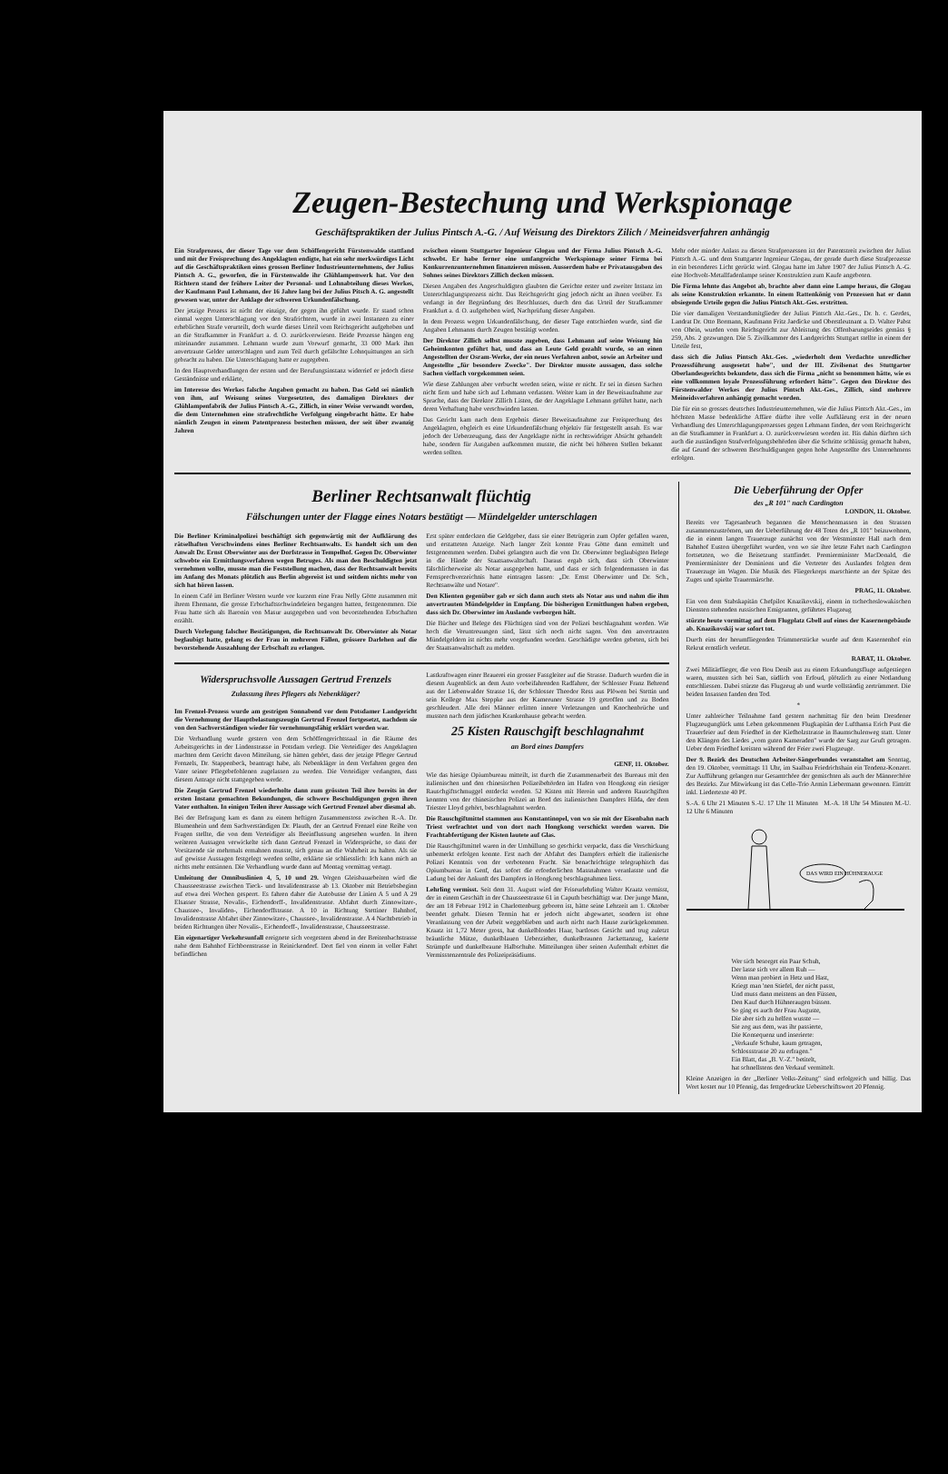Zeugen-Bestechung und Werkspionage
Geschäftspraktiken der Julius Pintsch A.-G. / Auf Weisung des Direktors Zilich / Meineidsverfahren anhängig
Ein Strafprozess, der dieser Tage vor dem Schöffengericht Fürstenwalde stattfand und mit der Freisprechung des Angeklagten endigte, hat ein sehr merkwürdiges Licht auf die Geschäftspraktiken eines grossen Berliner Industrieunternehmens, der Julius Pintsch A. G., geworfen, die in Fürstenwalde ihr Glühlampenwerk hat. Vor den Richtern stand der frühere Leiter der Personal- und Lohnabteilung dieses Werkes, der Kaufmann Paul Lehmann, der 16 Jahre lang bei der Julius Pitsch A. G. angestellt gewesen war, unter der Anklage der schweren Urkundenfälschung.
Der jetzige Prozess ist nicht der einzige, der gegen ihn geführt wurde. Er stand schon einmal wegen Unterschlagung vor den Strafrichtern, wurde in zwei Instanzen zu einer erheblichen Strafe verurteilt, doch wurde dieses Urteil vom Reichsgericht aufgehoben und an die Strafkammer in Frankfurt a. d. O. zurückverwiesen. Beide Prozesse hängen eng miteinander zusammen. Lehmann wurde zum Vorwurf gemacht, 33 000 Mark ihm anvertraute Gelder unterschlagen und zum Teil durch gefälschte Lohnquittungen an sich gebracht zu haben. Die Unterschlagung hatte er zugegeben.
In den Hauptverhandlungen der ersten und der Berufungsinstanz widerrief er jedoch diese Geständnisse und erklärte,
im Interesse des Werkes falsche Angaben gemacht zu haben. Das Geld sei nämlich von ihm, auf Weisung seines Vorgesetzten, des damaligen Direktors der Glühlampenfabrik der Julius Pintsch A.-G., Zillich, in einer Weise verwandt worden, die dem Unternehmen eine strafrechtliche Verfolgung eingebracht hätte. Er habe nämlich Zeugen in einem Patentprozess bestechen müssen, der seit über zwanzig Jahren
zwischen einem Stuttgarter Ingenieur Glogau und der Firma Julius Pintsch A.-G. schwebt. Er habe ferner eine umfangreiche Werkspionage seiner Firma bei Konkurrenzunternehmen finanzieren müssen. Ausserdem habe er Privatausgaben des Sohnes seines Direktors Zillich decken müssen.
Diesen Angaben des Angeschuldigten glaubten die Gerichte erster und zweiter Instanz im Unterschlagungsprozess nicht. Das Reichsgericht ging jedoch nicht an ihnen vorüber. Es verlangt in der Begründung des Beschlusses, durch den das Urteil der Strafkammer Frankfurt a. d. O. aufgehoben wird, Nachprüfung dieser Angaben.
In dem Prozess wegen Urkundenfälschung, der dieser Tage entschieden wurde, sind die Angaben Lehmanns durch Zeugen bestätigt worden.
Der Direktor Zillich selbst musste zugeben, dass Lehmann auf seine Weisung hin Geheimkonten geführt hat, und dass an Leute Geld gezahlt wurde, so an einen Angestellten der Osram-Werke, der ein neues Verfahren anbot, sowie an Arbeiter und Angestellte „für besondere Zwecke". Der Direktor musste aussagen, dass solche Sachen vielfach vorgekommen seien.
Wie diese Zahlungen aber verbucht worden seien, wisse er nicht. Er sei in diesen Sachen nicht firm und habe sich auf Lehmann verlassen. Weiter kam in der Beweisaufnahme zur Sprache, dass der Direktor Zillich Listen, die der Angeklagte Lehmann geführt hatte, nach deren Verhaftung habe verschwinden lassen.
Das Gericht kam nach dem Ergebnis dieser Beweisaufnahme zur Freisprechung des Angeklagten, obgleich es eine Urkundenfälschung objektiv für festgestellt ansah. Es war jedoch der Ueberzeugung, dass der Angeklagte nicht in rechtswidriger Absicht gehandelt habe, sondern für Ausgaben aufkommen musste, die nicht bei höheren Stellen bekannt werden sollten.
Mehr oder minder Anlass zu diesen Strafprozessen ist der Patentstreit zwischen der Julius Pintsch A.-G. und dem Stuttgarter Ingenieur Glogau, der gerade durch diese Strafprozesse in ein besonderes Licht gerückt wird. Glogau hatte im Jahre 1907 der Julius Pintsch A.-G. eine Hochvolt-Metallfadenlampe seiner Konstruktion zum Kaufe angeboten.
Die Firma lehnte das Angebot ab, brachte aber dann eine Lampe heraus, die Glogau als seine Konstruktion erkannte. In einem Rattenkönig von Prozessen hat er dann obsiegende Urteile gegen die Julius Pintsch Akt.-Ges. erstritten.
Die vier damaligen Vorstandsmitglieder der Julius Pintsch Akt.-Ges., Dr. h. c. Gerdes, Landrat Dr. Otto Bormann, Kaufmann Fritz Jaedicke und Oberstleutnant a. D. Walter Pabst von Ohein, wurden vom Reichsgericht zur Ableistung des Offenbarungseides gemäss § 259, Abs. 2 gezwungen. Die 5. Zivilkammer des Landgerichts Stuttgart stellte in einem der Urteile fest,
dass sich die Julius Pintsch Akt.-Ges. „wiederholt dem Verdachte unredlicher Prozessführung ausgesetzt habe", und der III. Zivilsenat des Stuttgarter Oberlandesgerichts bekundete, dass sich die Firma „nicht so benommen hätte, wie es eine vollkommen loyale Prozessführung erfordert hätte". Gegen den Direktor des Fürstenwalder Werkes der Julius Pintsch Akt.-Ges., Zillich, sind mehrere Meineidsverfahren anhängig gemacht worden.
Die für ein so grosses deutsches Industrieunternehmen, wie die Julius Pintsch Akt.-Ges., im höchsten Masse bedenkliche Affäre dürfte ihre volle Aufklärung erst in der neuen Verhandlung des Unterschlagungsprozesses gegen Lehmann finden, der vom Reichsgericht an die Strafkammer in Frankfurt a. O. zurückverwiesen worden ist. Bis dahin dürften sich auch die zuständigen Strafverfolgungsbehörden über die Schritte schlüssig gemacht haben, die auf Grund der schweren Beschuldigungen gegen hohe Angestellte des Unternehmens erfolgen.
Berliner Rechtsanwalt flüchtig
Fälschungen unter der Flagge eines Notars bestätigt — Mündelgelder unterschlagen
Die Berliner Kriminalpolizei beschäftigt sich gegenwärtig mit der Aufklärung des rätselhaften Verschwindens eines Berliner Rechtsanwalts. Es handelt sich um den Anwalt Dr. Ernst Oberwinter aus der Dorfstrasse in Tempelhof. Gegen Dr. Oberwinter schwebte ein Ermittlungsverfahren wegen Betruges. Als man den Beschuldigten jetzt vernehmen wollte, musste man die Feststellung machen, dass der Rechtsanwalt bereits im Anfang des Monats plötzlich aus Berlin abgereist ist und seitdem nichts mehr von sich hat hören lassen.
In einem Café im Berliner Westen wurde vor kurzem eine Frau Nelly Götte zusammen mit ihrem Ehemann, die grosse Erbschaftsschwindeleien begangen hatten, festgenommen. Die Frau hatte sich als Baronin von Masur ausgegeben und von bevorstehenden Erbschaften erzählt.
Durch Vorlegung falscher Bestätigungen, die Rechtsanwalt Dr. Oberwinter als Notar beglaubigt hatte, gelang es der Frau in mehreren Fällen, grössere Darlehen auf die bevorstehende Auszahlung der Erbschaft zu erlangen.
Erst später entdeckten die Geldgeber, dass sie einer Betrügerin zum Opfer gefallen waren, und erstatteten Anzeige. Nach langer Zeit konnte Frau Götte dann ermittelt und festgenommen werden. Dabei gelangten auch die von Dr. Oberwinter beglaubigten Belege in die Hände der Staatsanwaltschaft. Daraus ergab sich, dass sich Oberwinter fälschlicherweise als Notar ausgegeben hatte, und dass er sich folgendermassen in das Fernsprechverzeichnis hatte eintragen lassen: „Dr. Ernst Oberwinter und Dr. Sch., Rechtsanwälte und Notare".
Den Klienten gegenüber gab er sich dann auch stets als Notar aus und nahm die ihm anvertrauten Mündelgelder in Empfang. Die bisherigen Ermittlungen haben ergeben, dass sich Dr. Oberwinter im Auslande verborgen hält.
Die Bücher und Belege des Flüchtigen sind von der Polizei beschlagnahmt worden. Wie hoch die Veruntreuungen sind, lässt sich noch nicht sagen. Von den anvertrauten Mündelgeldern ist nichts mehr vorgefunden worden. Geschädigte werden gebeten, sich bei der Staatsanwaltschaft zu melden.
Widerspruchsvolle Aussagen Gertrud Frenzels
Zulassung ihres Pflegers als Nebenkläger?
Im Frenzel-Prozess wurde am gestrigen Sonnabend vor dem Potsdamer Landgericht die Vernehmung der Hauptbelastungszeugin Gertrud Frenzel fortgesetzt, nachdem sie von den Sachverständigen wieder für vernehmungsfähig erklärt worden war.
Die Verhandlung wurde gestern von dem Schöffengerichtssaal in die Räume des Arbeitsgerichts in der Lindenstrasse in Potsdam verlegt. Die Verteidiger des Angeklagten machten dem Gericht davon Mitteilung, sie hätten gehört, dass der jetzige Pfleger Gertrud Frenzels, Dr. Stappenbeck, beantragt habe, als Nebenkläger in dem Verfahren gegen den Vater seiner Pflegebefohlenen zugelassen zu werden. Die Verteidiger verlangten, dass diesem Antrage nicht stattgegeben werde.
Die Zeugin Gertrud Frenzel wiederholte dann zum grössten Teil ihre bereits in der ersten Instanz gemachten Bekundungen, die schwere Beschuldigungen gegen ihren Vater enthalten. In einigen Teilen ihrer Aussage wich Gertrud Frenzel aber diesmal ab.
Bei der Befragung kam es dann zu einem heftigen Zusammenstoss zwischen R.-A. Dr. Blumenhein und dem Sachverständigen Dr. Plauth, der an Gertrud Frenzel eine Reihe von Fragen stellte, die von dem Verteidiger als Beeinflussung angesehen wurden. In ihren weiteren Aussagen verwickelte sich dann Gertrud Frenzel in Widersprüche, so dass der Vorsitzende sie mehrmals ermahnen musste, sich genau an die Wahrheit zu halten. Als sie auf gewisse Aussagen festgelegt werden sollte, erklärte sie schliesslich: Ich kann mich an nichts mehr entsinnen. Die Verhandlung wurde dann auf Montag vormittag vertagt.
Umleitung der Omnibuslinien 4, 5, 10 und 29. Wegen Gleisbauarbeiten wird die Chausseestrasse zwischen Tieck- und Invalidenstrasse ab 13. Oktober mit Betriebsbeginn auf etwa drei Wochen gesperrt. Es fahren daher die Autobusse der Linien A 5 und A 29 Elsasser Strasse, Novalis-, Eichendorff-, Invalidenstrasse. Abfahrt durch Zinnowitzer-, Chaussee-, Invaliden-, Eichendorffstrasse. A 10 in Richtung Stettiner Bahnhof, Invalidenstrasse Abfahrt über Zinnowitzer-, Chaussee-, Invalidenstrasse. A 4 Nachtbetrieb in beiden Richtungen über Novalis-, Eichendorff-, Invalidenstrasse, Chausseestrasse.
Ein eigenartiger Verkehrsunfall ereignete sich vorgestern abend in der Breitenbachstrasse nahe dem Bahnhof Eichbornstrasse in Reinickendorf. Dort fiel von einem in voller Fahrt befindlichen
Lastkraftwagen einer Brauerei ein grosser Fassgleiter auf die Strasse. Dadurch wurden die in diesem Augenblick an dem Auto vorbeifahrenden Radfahrer, der Schlosser Franz Behrend aus der Liebenwalder Strasse 16, der Schlosser Theodor Ress aus Plöwen bei Stettin und sein Kollege Max Steppke aus der Kameruner Strasse 19 getroffen und zu Boden geschleudert. Alle drei Männer erlitten innere Verletzungen und Knochenbrüche und mussten nach dem jüdischen Krankenhause gebracht werden.
25 Kisten Rauschgift beschlagnahmt
an Bord eines Dampfers
GENF, 11. Oktober.
Wie das hiesige Opiumbureau mitteilt, ist durch die Zusammenarbeit des Bureaus mit den italienischen und den chinesischen Polizeibehörden im Hafen von Hongkong ein riesiger Rauschgiftschmuggel entdeckt worden. 52 Kisten mit Heroin und anderen Rauschgiften konnten von der chinesischen Polizei an Bord des italienischen Dampfers Hilda, der dem Triester Lloyd gehört, beschlagnahmt werden.
Die Rauschgiftmittel stammen aus Konstantinopel, von wo sie mit der Eisenbahn nach Triest verfrachtet und von dort nach Hongkong verschickt worden waren. Die Frachtabfertigung der Kisten lautete auf Glas.
Die Rauschgiftmittel waren in der Umhüllung so geschickt verpackt, dass die Verschickung unbemerkt erfolgen konnte. Erst nach der Abfahrt des Dampfers erhielt die italienische Polizei Kenntnis von der verbotenen Fracht. Sie benachrichtigte telegraphisch das Opiumbureau in Genf, das sofort die erforderlichen Massnahmen veranlasste und die Ladung bei der Ankunft des Dampfers in Hongkong beschlagnahmen liess.
Lehrling vermisst. Seit dem 31. August wird der Friseurlehrling Walter Kraatz vermisst, der in einem Geschäft in der Chausseestrasse 61 in Caputh beschäftigt war. Der junge Mann, der am 18 Februar 1912 in Charlottenburg geboren ist, hätte seine Lehrzeit am 1. Oktober beendet gehabt. Diesen Termin hat er jedoch nicht abgewartet, sondern ist ohne Veranlassung von der Arbeit weggeblieben und auch nicht nach Hause zurückgekommen. Kraatz ist 1,72 Meter gross, hat dunkelblondes Haar, bartloses Gesicht und trug zuletzt bräunliche Mütze, dunkelblauen Ueberzieher, dunkelbraunen Jackettanzug, karierte Strümpfe und dunkelbraune Halbschuhe. Mitteilungen über seinen Aufenthalt erbittet die Vermisstenzentrale des Polizeipräsidiums.
Die Ueberführung der Opfer
des „R 101" nach Cardington
LONDON, 11. Oktober.
Bereits vor Tagesanbruch begannen die Menschenmassen in den Strassen zusammenzuströmen, um der Ueberführung der 48 Toten des „R 101" beizuwohnen, die in einem langen Trauerzuge zunächst von der Westminster Hall nach dem Bahnhof Euston übergeführt wurden, von wo sie ihre letzte Fahrt nach Cardington fortsetzten, wo die Beisetzung stattfindet. Premierminister MacDonald, die Premierminister der Dominions und die Vertreter des Auslandes folgten dem Trauerzuge im Wagen. Die Musik des Fliegerkorps marschierte an der Spitze des Zuges und spielte Trauermärsche.
PRAG, 11. Oktober.
Ein von dem Stabskapitän Chefpilot Knazikovskij, einem in tschechoslowakischen Diensten stehenden russischen Emigranten, geführtes Flugzeug
stürzte heute vormittag auf dem Flugplatz Gbell auf eines der Kasernengebäude ab. Knazikovskij war sofort tot.
Durch eins der herumfliegenden Trümmerstücke wurde auf dem Kasernenhof ein Rekrut ernstlich verletzt.
RABAT, 11. Oktober.
Zwei Militärflieger, die von Bou Denib aus zu einem Erkundungsfluge aufgestiegen waren, mussten sich bei San, südlich von Erfoud, plötzlich zu einer Notlandung entschliessen. Dabei stürzte das Flugzeug ab und wurde vollständig zertrümmert. Die beiden Insassen fanden den Tod.
*
Unter zahlreicher Teilnahme fand gestern nachmittag für den beim Dresdener Flugzeugunglück ums Leben gekommenen Flugkapitän der Lufthansa Erich Pust die Trauerfeier auf dem Friedhof in der Kiefholzstrasse in Baumschulenweg statt. Unter den Klängen des Liedes „vom guten Kameraden" wurde der Sarg zur Gruft getragen. Ueber dem Friedhof kreisten während der Feier zwei Flugzeuge.
Der 9. Bezirk des Deutschen Arbeiter-Sängerbundes veranstaltet am Sonntag, den 19. Oktober, vormittags 11 Uhr, im Saalbau Friedrichshain ein Tendenz-Konzert. Zur Aufführung gelangen nur Gesamtchöre der gemischten als auch der Männerchöre des Bezirks. Zur Mitwirkung ist das Cello-Trio Armin Liebermann gewonnen. Eintritt inkl. Liedertexte 40 Pf.
S.-A. 6 Uhr 21 Minuten S.-U. 17 Uhr 11 Minuten M.-A. 18 Uhr 54 Minuten M.-U. 12 Uhr 6 Minuten
DAS WIRD EIN HÜHNERAUGE
Wer sich besorget ein Paar Schuh,
Der lasse sich vor allem Ruh —
Wenn man probiert in Hetz und Hast,
Kriegt man 'nen Stiefel, der nicht passt,
Und muss dann meistens an den Füssen,
Den Kauf durch Hühneraugen büssen.
So ging es auch der Frau Auguste,
Die aber sich zu helfen wusste —
Sie zog aus dem, was ihr passierte,
Die Konsequenz und inserierte:
„Verkaufe Schuhe, kaum getragen,
Schlossstrasse 20 zu erfragen."
Ein Blatt, das „B. V.-Z." betitelt,
hat schnellstens den Verkauf vermittelt.
Kleine Anzeigen in der „Berliner Volks-Zeitung" sind erfolgreich und billig. Das Wort kostet nur 10 Pfennig, das fettgedruckte Ueberschriftswort 20 Pfennig.